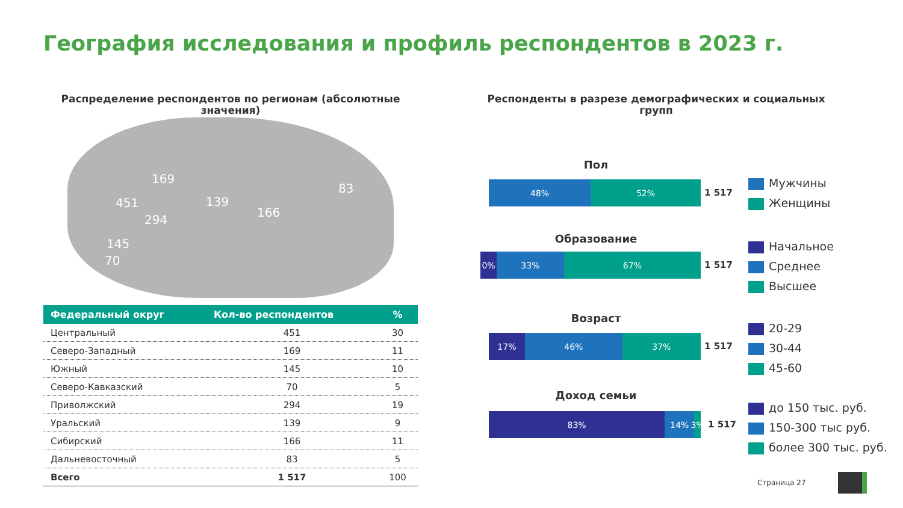География исследования и профиль респондентов в 2023 г.
Распределение респондентов по регионам (абсолютные значения)
169
451
294
139
166
83
145
70
| Федеральный округ | Кол-во респондентов | % |
| --- | --- | --- |
| Центральный | 451 | 30 |
| Северо-Западный | 169 | 11 |
| Южный | 145 | 10 |
| Северо-Кавказский | 70 | 5 |
| Приволжский | 294 | 19 |
| Уральский | 139 | 9 |
| Сибирский | 166 | 11 |
| Дальневосточный | 83 | 5 |
| Всего | 1 517 | 100 |
Респонденты в разрезе демографических и социальных групп
Пол
48% 52%
1 517
Мужчины
Женщины
Образование
0% 33% 67%
1 517
Начальное
Среднее
Высшее
Возраст
17% 46% 37%
1 517
20-29
30-44
45-60
Доход семьи
83% 14% 3%
1 517
до 150 тыс. руб.
150-300 тыс руб.
более 300 тыс. руб.
Страница 27